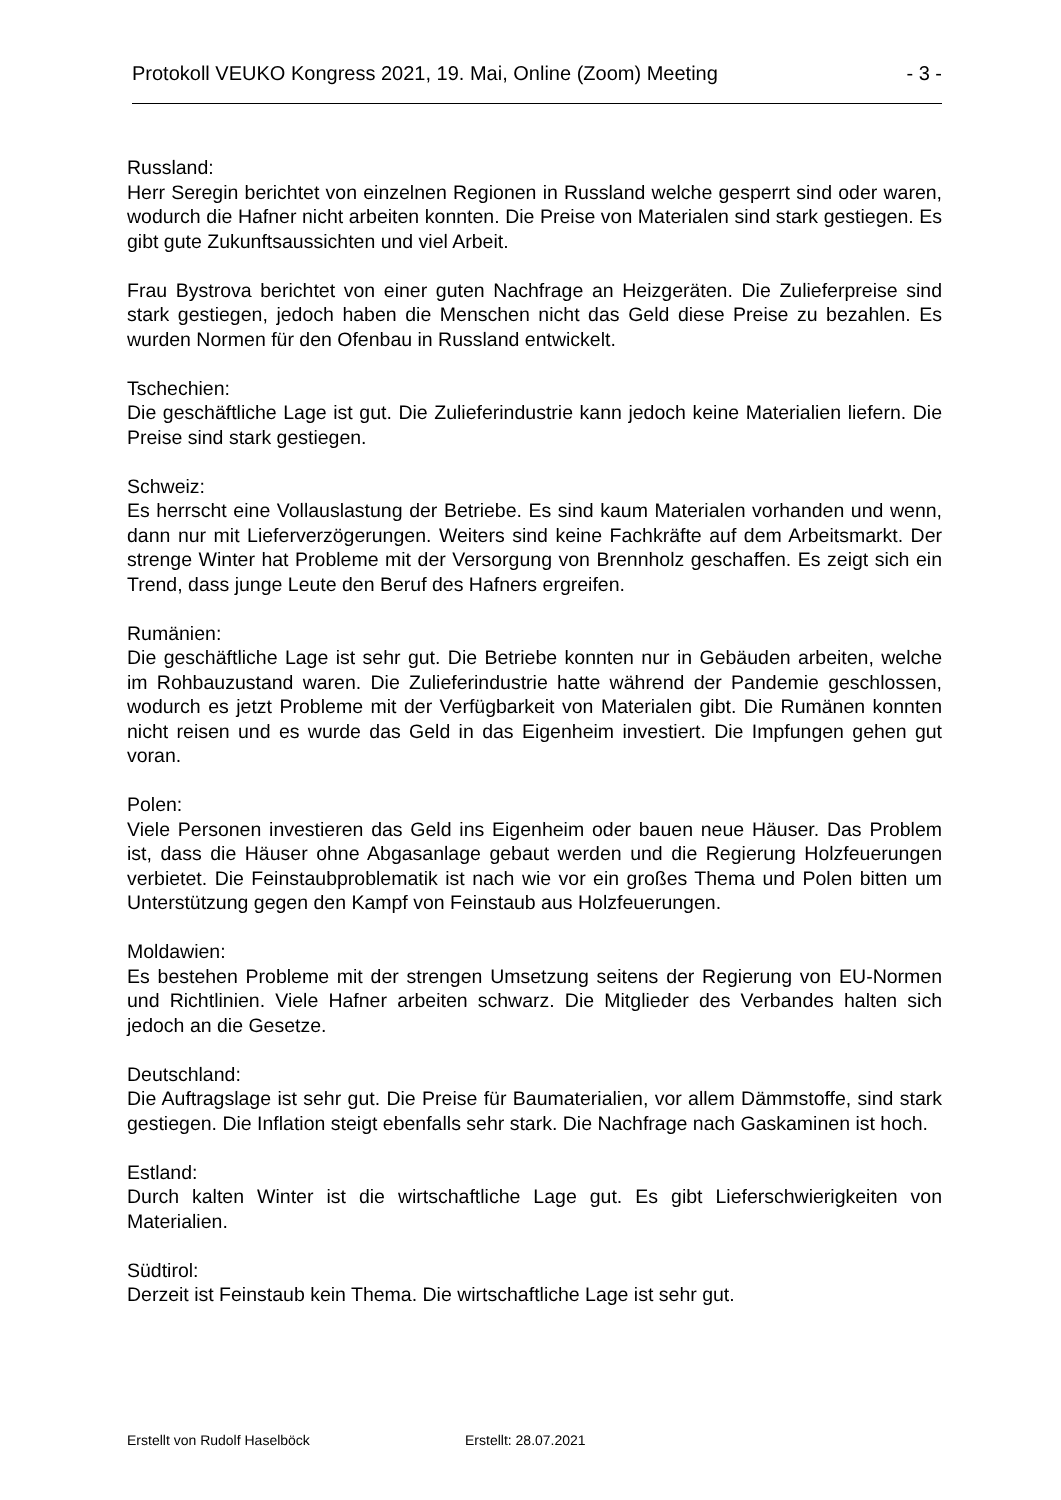Protokoll VEUKO Kongress 2021, 19. Mai, Online (Zoom) Meeting - 3 -
Russland:
Herr Seregin berichtet von einzelnen Regionen in Russland welche gesperrt sind oder waren, wodurch die Hafner nicht arbeiten konnten. Die Preise von Materialen sind stark gestiegen. Es gibt gute Zukunftsaussichten und viel Arbeit.
Frau Bystrova berichtet von einer guten Nachfrage an Heizgeräten. Die Zulieferpreise sind stark gestiegen, jedoch haben die Menschen nicht das Geld diese Preise zu bezahlen. Es wurden Normen für den Ofenbau in Russland entwickelt.
Tschechien:
Die geschäftliche Lage ist gut. Die Zulieferindustrie kann jedoch keine Materialien liefern. Die Preise sind stark gestiegen.
Schweiz:
Es herrscht eine Vollauslastung der Betriebe. Es sind kaum Materialen vorhanden und wenn, dann nur mit Lieferverzögerungen. Weiters sind keine Fachkräfte auf dem Arbeitsmarkt. Der strenge Winter hat Probleme mit der Versorgung von Brennholz geschaffen. Es zeigt sich ein Trend, dass junge Leute den Beruf des Hafners ergreifen.
Rumänien:
Die geschäftliche Lage ist sehr gut. Die Betriebe konnten nur in Gebäuden arbeiten, welche im Rohbauzustand waren. Die Zulieferindustrie hatte während der Pandemie geschlossen, wodurch es jetzt Probleme mit der Verfügbarkeit von Materialen gibt. Die Rumänen konnten nicht reisen und es wurde das Geld in das Eigenheim investiert. Die Impfungen gehen gut voran.
Polen:
Viele Personen investieren das Geld ins Eigenheim oder bauen neue Häuser. Das Problem ist, dass die Häuser ohne Abgasanlage gebaut werden und die Regierung Holzfeuerungen verbietet. Die Feinstaubproblematik ist nach wie vor ein großes Thema und Polen bitten um Unterstützung gegen den Kampf von Feinstaub aus Holzfeuerungen.
Moldawien:
Es bestehen Probleme mit der strengen Umsetzung seitens der Regierung von EU-Normen und Richtlinien. Viele Hafner arbeiten schwarz. Die Mitglieder des Verbandes halten sich jedoch an die Gesetze.
Deutschland:
Die Auftragslage ist sehr gut. Die Preise für Baumaterialien, vor allem Dämmstoffe, sind stark gestiegen. Die Inflation steigt ebenfalls sehr stark. Die Nachfrage nach Gaskaminen ist hoch.
Estland:
Durch kalten Winter ist die wirtschaftliche Lage gut. Es gibt Lieferschwierigkeiten von Materialien.
Südtirol:
Derzeit ist Feinstaub kein Thema. Die wirtschaftliche Lage ist sehr gut.
Erstellt von Rudolf Haselböck Erstellt: 28.07.2021